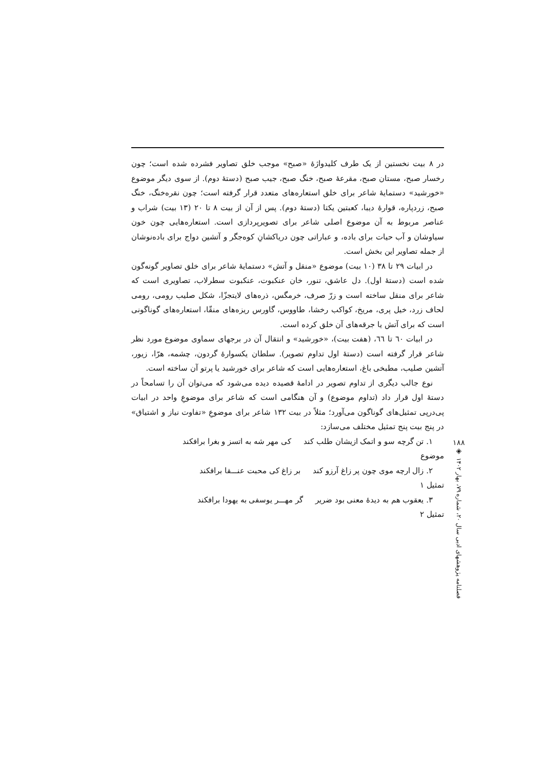در ۸ بیت نخستین از یک طرف کلیدواژهٔ «صبح» موجب خلق تصاویر فشرده شده است؛ چون رخسار صبح، مستان صبح، مقرعهٔ صبح، خنگ صبح، جیب صبح (دستهٔ دوم). از سوی دیگر موضوع «خورشید» دستمایهٔ شاعر برای خلق استعاره‌های متعدد قرار گرفته است؛ چون نقره‌خنگ، خنگ صبح، زردپاره، قوارهٔ دیبا، کعبتین یکتا (دستهٔ دوم). پس از آن از بیت ۸ تا ۲۰ (۱۳ بیت) شراب و عناصر مربوط به آن موضوع اصلی شاعر برای تصویرپردازی است. استعاره‌هایی چون خون سیاوشان و آب حیات برای باده، و عباراتی چون دریاکشانِ کوه‌جگر و آتشین دواج برای باده‌نوشان از جمله تصاویر این بخش است.
در ابیات ۲۹ تا ۳۸ (۱۰ بیت) موضوع «منقل و آتش» دستمایهٔ شاعر برای خلق تصاویر گونه‌گون شده است (دستهٔ اول). دل عاشق، تنور، خان عنکبوت، عنکبوت سطرلاب، تصاویری است که شاعر برای منقل ساخته است و زرّ صرف، خرمگس، ذره‌های لایتجزّا، شکل صلیب رومی، رومی لحاف زرد، خیل پری، مریخ، کواکب رخشا، طاووس، گاورس ریزه‌های منقّا، استعاره‌های گوناگونی است که برای آتش یا جرقه‌های آن خلق کرده است.
در ابیات ٦٠ تا ٦٦، (هفت بیت)، «خورشید» و انتقال آن در برجهای سماوی موضوع مورد نظر شاعر قرار گرفته است (دستهٔ اول تداوم تصویر). سلطان یکسوارهٔ گردون، چشمه، هرّا، زیور، آتشین صلیب، مطبخی باغ، استعاره‌هایی است که شاعر برای خورشید یا پرتو آن ساخته است.
نوع جالب دیگری از تداوم تصویر در ادامهٔ قصیده دیده می‌شود که می‌توان آن را تسامحاً در دستهٔ اول قرار داد (تداوم موضوع) و آن هنگامی است که شاعر برای موضوعِ واحد در ابیات پی‌درپی تمثیل‌های گوناگون می‌آورد؛ مثلاً در بیت ۱۳۲ شاعر برای موضوعِ «تفاوت نیاز و اشتیاق» در پنج بیت پنج تمثیل مختلف می‌سازد:
۱. تن گرچه سو و اتمک ازیشان طلب کند کی مهر شه به اتسز و بغرا برافکند
موضوع
۲. زال ارچه موی چون پر زاغ آرزو کند بر زاغ کی محبت عنـــقا برافکند
تمثیل ۱
۳. یعقوب هم به دیدهٔ معنی بود ضریر گر مهـــر یوسفی به یهودا برافکند
تمثیل ۲
۱۸۸
◈
فصلنامه پژوهشهای ادبی سال ۲۰، شماره ۷۹، بهار ۱۴۰۲